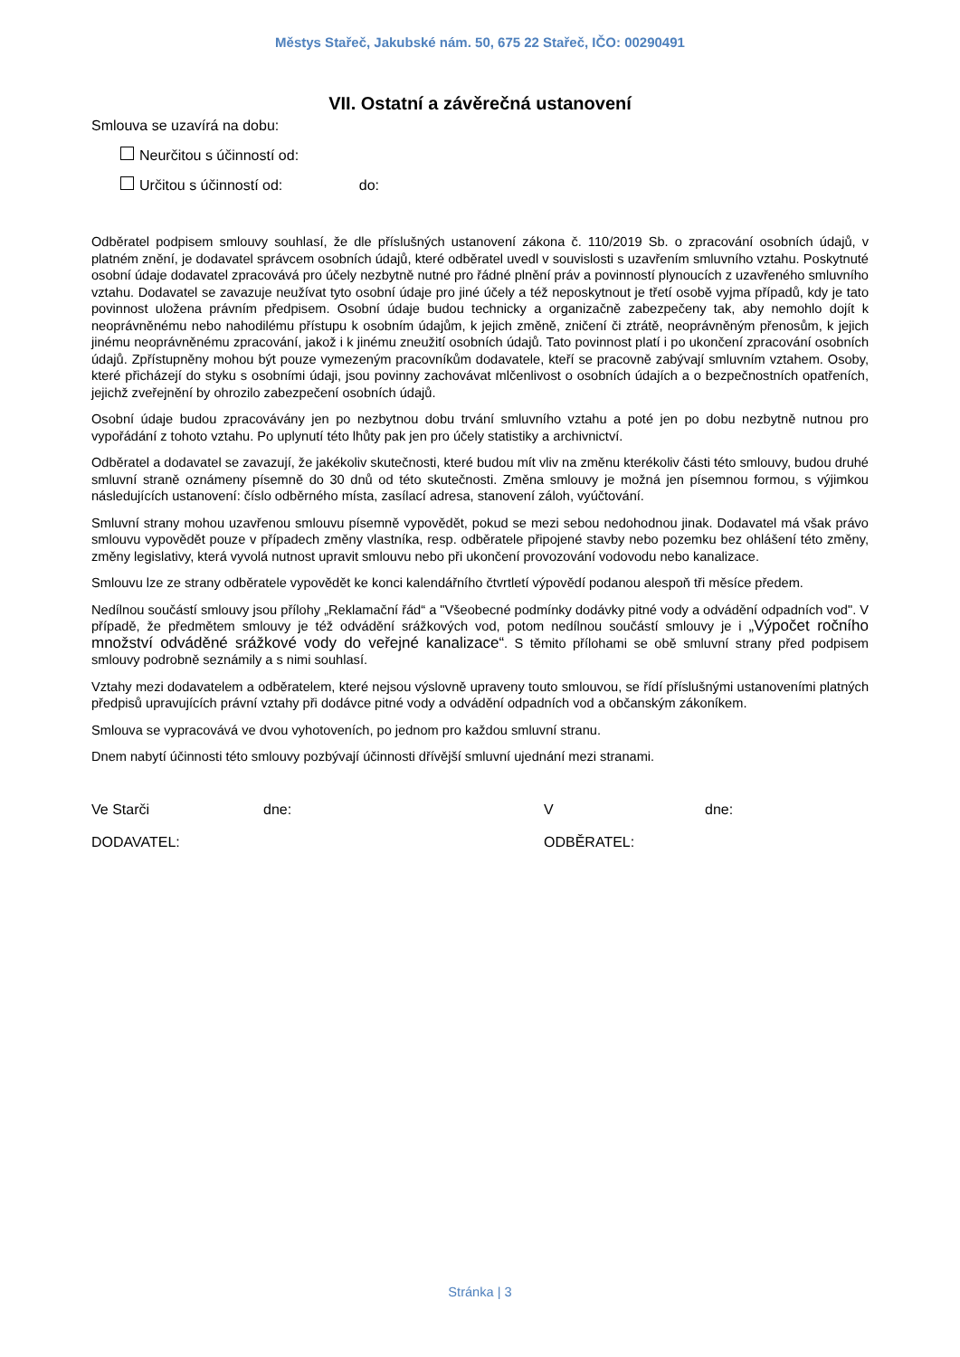Městys Stařeč, Jakubské nám. 50, 675 22 Stařeč, IČO: 00290491
VII. Ostatní a závěrečná ustanovení
Smlouva se uzavírá na dobu:
Neurčitou s účinností od:
Určitou s účinností od: do:
Odběratel podpisem smlouvy souhlasí, že dle příslušných ustanovení zákona č. 110/2019 Sb. o zpracování osobních údajů, v platném znění, je dodavatel správcem osobních údajů, které odběratel uvedl v souvislosti s uzavřením smluvního vztahu. Poskytnuté osobní údaje dodavatel zpracovává pro účely nezbytně nutné pro řádné plnění práv a povinností plynoucích z uzavřeného smluvního vztahu. Dodavatel se zavazuje neužívat tyto osobní údaje pro jiné účely a též neposkytnout je třetí osobě vyjma případů, kdy je tato povinnost uložena právním předpisem. Osobní údaje budou technicky a organizačně zabezpečeny tak, aby nemohlo dojít k neoprávněnému nebo nahodilému přístupu k osobním údajům, k jejich změně, zničení či ztrátě, neoprávněným přenosům, k jejich jinému neoprávněnému zpracování, jakož i k jinému zneužití osobních údajů. Tato povinnost platí i po ukončení zpracování osobních údajů. Zpřístupněny mohou být pouze vymezeným pracovníkům dodavatele, kteří se pracovně zabývají smluvním vztahem. Osoby, které přicházejí do styku s osobními údaji, jsou povinny zachovávat mlčenlivost o osobních údajích a o bezpečnostních opatřeních, jejichž zveřejnění by ohrozilo zabezpečení osobních údajů.
Osobní údaje budou zpracovávány jen po nezbytnou dobu trvání smluvního vztahu a poté jen po dobu nezbytně nutnou pro vypořádání z tohoto vztahu. Po uplynutí této lhůty pak jen pro účely statistiky a archivnictví.
Odběratel a dodavatel se zavazují, že jakékoliv skutečnosti, které budou mít vliv na změnu kterékoliv části této smlouvy, budou druhé smluvní straně oznámeny písemně do 30 dnů od této skutečnosti. Změna smlouvy je možná jen písemnou formou, s výjimkou následujících ustanovení: číslo odběrného místa, zasílací adresa, stanovení záloh, vyúčtování.
Smluvní strany mohou uzavřenou smlouvu písemně vypovědět, pokud se mezi sebou nedohodnou jinak. Dodavatel má však právo smlouvu vypovědět pouze v případech změny vlastníka, resp. odběratele připojené stavby nebo pozemku bez ohlášení této změny, změny legislativy, která vyvolá nutnost upravit smlouvu nebo při ukončení provozování vodovodu nebo kanalizace.
Smlouvu lze ze strany odběratele vypovědět ke konci kalendářního čtvrtletí výpovědí podanou alespoň tři měsíce předem.
Nedílnou součástí smlouvy jsou přílohy „Reklamační řád“ a "Všeobecné podmínky dodávky pitné vody a odvádění odpadních vod". V případě, že předmětem smlouvy je též odvádění srážkových vod, potom nedílnou součástí smlouvy je i „Výpočet ročního množství odváděné srážkové vody do veřejné kanalizace“. S těmito přílohami se obě smluvní strany před podpisem smlouvy podrobně seznámily a s nimi souhlasí.
Vztahy mezi dodavatelem a odběratelem, které nejsou výslovně upraveny touto smlouvou, se řídí příslušnými ustanoveními platných předpisů upravujících právní vztahy při dodávce pitné vody a odvádění odpadních vod a občanským zákoníkem.
Smlouva se vypracovává ve dvou vyhotoveních, po jednom pro každou smluvní stranu.
Dnem nabytí účinnosti této smlouvy pozbývají účinnosti dřívější smluvní ujednání mezi stranami.
Ve Starči dne: V dne:
DODAVATEL: ODBĚRATEL:
Stránka | 3